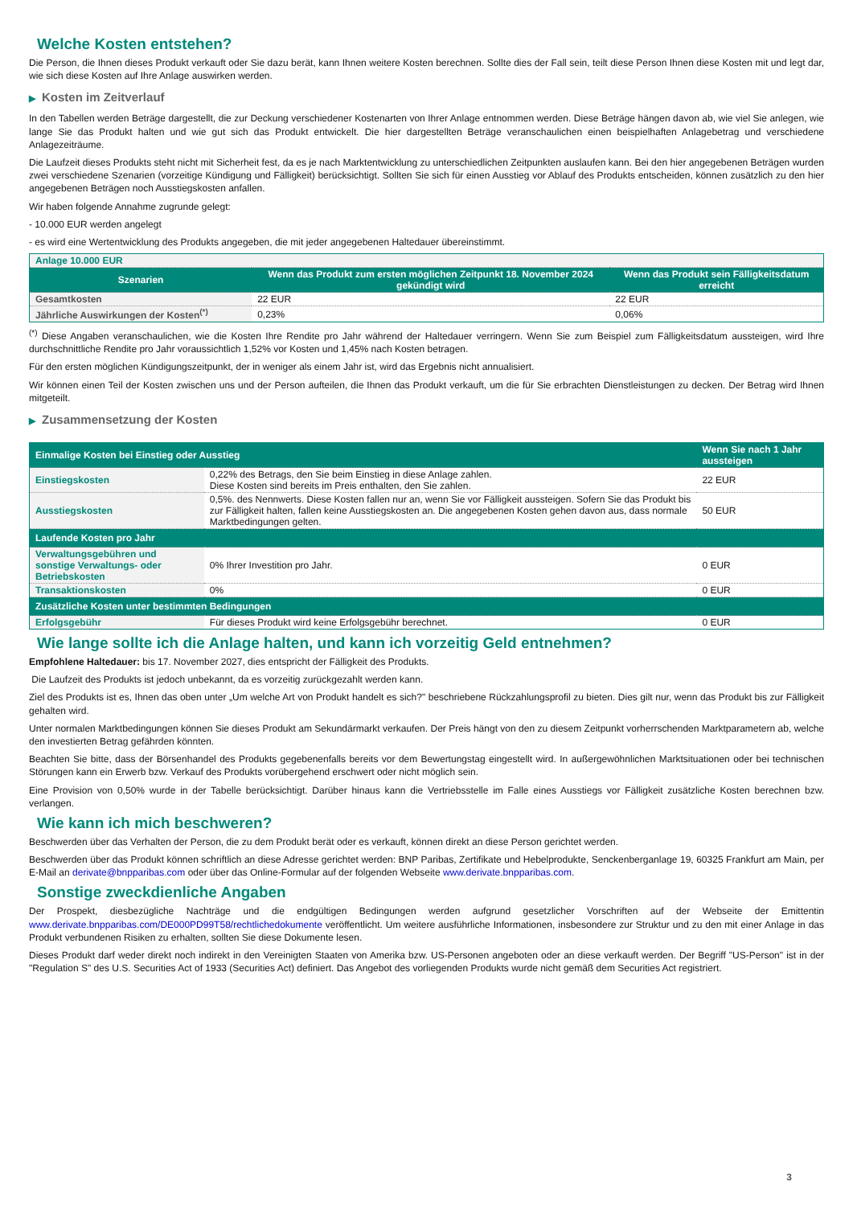Welche Kosten entstehen?
Die Person, die Ihnen dieses Produkt verkauft oder Sie dazu berät, kann Ihnen weitere Kosten berechnen. Sollte dies der Fall sein, teilt diese Person Ihnen diese Kosten mit und legt dar, wie sich diese Kosten auf Ihre Anlage auswirken werden.
▶ Kosten im Zeitverlauf
In den Tabellen werden Beträge dargestellt, die zur Deckung verschiedener Kostenarten von Ihrer Anlage entnommen werden. Diese Beträge hängen davon ab, wie viel Sie anlegen, wie lange Sie das Produkt halten und wie gut sich das Produkt entwickelt. Die hier dargestellten Beträge veranschaulichen einen beispielhaften Anlagebetrag und verschiedene Anlagezeiträume.
Die Laufzeit dieses Produkts steht nicht mit Sicherheit fest, da es je nach Marktentwicklung zu unterschiedlichen Zeitpunkten auslaufen kann. Bei den hier angegebenen Beträgen wurden zwei verschiedene Szenarien (vorzeitige Kündigung und Fälligkeit) berücksichtigt. Sollten Sie sich für einen Ausstieg vor Ablauf des Produkts entscheiden, können zusätzlich zu den hier angegebenen Beträgen noch Ausstiegskosten anfallen.
Wir haben folgende Annahme zugrunde gelegt:
- 10.000 EUR werden angelegt
- es wird eine Wertentwicklung des Produkts angegeben, die mit jeder angegebenen Haltedauer übereinstimmt.
| Anlage 10.000 EUR | | |
| Szenarien | Wenn das Produkt zum ersten möglichen Zeitpunkt 18. November 2024 gekündigt wird | Wenn das Produkt sein Fälligkeitsdatum erreicht |
| Gesamtkosten | 22 EUR | 22 EUR |
| Jährliche Auswirkungen der Kosten<sup>(*)</sup> | 0,23% | 0,06% |
<sup>(*)</sup> Diese Angaben veranschaulichen, wie die Kosten Ihre Rendite pro Jahr während der Haltedauer verringern. Wenn Sie zum Beispiel zum Fälligkeitsdatum aussteigen, wird Ihre durchschnittliche Rendite pro Jahr voraussichtlich 1,52% vor Kosten und 1,45% nach Kosten betragen.
Für den ersten möglichen Kündigungszeitpunkt, der in weniger als einem Jahr ist, wird das Ergebnis nicht annualisiert.
Wir können einen Teil der Kosten zwischen uns und der Person aufteilen, die Ihnen das Produkt verkauft, um die für Sie erbrachten Dienstleistungen zu decken. Der Betrag wird Ihnen mitgeteilt.
▶ Zusammensetzung der Kosten
| Einmalige Kosten bei Einstieg oder Ausstieg | | Wenn Sie nach 1 Jahr aussteigen |
| --- | --- | --- |
| Einstiegskosten | 0,22% des Betrags, den Sie beim Einstieg in diese Anlage zahlen. Diese Kosten sind bereits im Preis enthalten, den Sie zahlen. | 22 EUR |
| Ausstiegskosten | 0,5%. des Nennwerts. Diese Kosten fallen nur an, wenn Sie vor Fälligkeit aussteigen. Sofern Sie das Produkt bis zur Fälligkeit halten, fallen keine Ausstiegskosten an. Die angegebenen Kosten gehen davon aus, dass normale Marktbedingungen gelten. | 50 EUR |
| Laufende Kosten pro Jahr | | |
| Verwaltungsgebühren und sonstige Verwaltungs- oder Betriebskosten | 0% Ihrer Investition pro Jahr. | 0 EUR |
| Transaktionskosten | 0% | 0 EUR |
| Zusätzliche Kosten unter bestimmten Bedingungen | | |
| Erfolgsgebühr | Für dieses Produkt wird keine Erfolgsgebühr berechnet. | 0 EUR |
Wie lange sollte ich die Anlage halten, und kann ich vorzeitig Geld entnehmen?
Empfohlene Haltedauer: bis 17. November 2027, dies entspricht der Fälligkeit des Produkts.
Die Laufzeit des Produkts ist jedoch unbekannt, da es vorzeitig zurückgezahlt werden kann.
Ziel des Produkts ist es, Ihnen das oben unter „Um welche Art von Produkt handelt es sich?" beschriebene Rückzahlungsprofil zu bieten. Dies gilt nur, wenn das Produkt bis zur Fälligkeit gehalten wird.
Unter normalen Marktbedingungen können Sie dieses Produkt am Sekundärmarkt verkaufen. Der Preis hängt von den zu diesem Zeitpunkt vorherrschenden Marktparametern ab, welche den investierten Betrag gefährden könnten.
Beachten Sie bitte, dass der Börsenhandel des Produkts gegebenenfalls bereits vor dem Bewertungstag eingestellt wird. In außergewöhnlichen Marktsituationen oder bei technischen Störungen kann ein Erwerb bzw. Verkauf des Produkts vorübergehend erschwert oder nicht möglich sein.
Eine Provision von 0,50% wurde in der Tabelle berücksichtigt. Darüber hinaus kann die Vertriebsstelle im Falle eines Ausstiegs vor Fälligkeit zusätzliche Kosten berechnen bzw. verlangen.
Wie kann ich mich beschweren?
Beschwerden über das Verhalten der Person, die zu dem Produkt berät oder es verkauft, können direkt an diese Person gerichtet werden.
Beschwerden über das Produkt können schriftlich an diese Adresse gerichtet werden: BNP Paribas, Zertifikate und Hebelprodukte, Senckenberganlage 19, 60325 Frankfurt am Main, per E-Mail an derivate@bnpparibas.com oder über das Online-Formular auf der folgenden Webseite www.derivate.bnpparibas.com.
Sonstige zweckdienliche Angaben
Der Prospekt, diesbezügliche Nachträge und die endgültigen Bedingungen werden aufgrund gesetzlicher Vorschriften auf der Webseite der Emittentin www.derivate.bnpparibas.com/DE000PD99T58/rechtlichedokumente veröffentlicht. Um weitere ausführliche Informationen, insbesondere zur Struktur und zu den mit einer Anlage in das Produkt verbundenen Risiken zu erhalten, sollten Sie diese Dokumente lesen.
Dieses Produkt darf weder direkt noch indirekt in den Vereinigten Staaten von Amerika bzw. US-Personen angeboten oder an diese verkauft werden. Der Begriff "US-Person" ist in der "Regulation S" des U.S. Securities Act of 1933 (Securities Act) definiert. Das Angebot des vorliegenden Produkts wurde nicht gemäß dem Securities Act registriert.
3